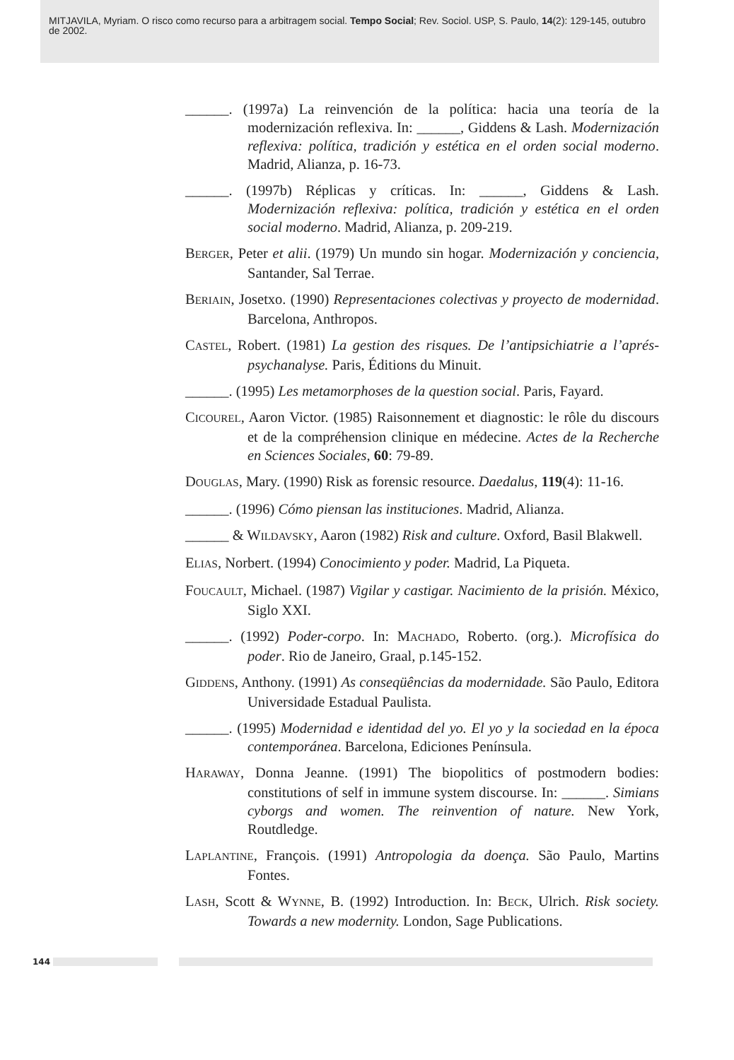MITJAVILA, Myriam. O risco como recurso para a arbitragem social. Tempo Social; Rev. Sociol. USP, S. Paulo, 14(2): 129-145, outubro de 2002.
______. (1997a) La reinvención de la política: hacia una teoría de la modernización reflexiva. In: ______, Giddens & Lash. Modernización reflexiva: política, tradición y estética en el orden social moderno. Madrid, Alianza, p. 16-73.
______. (1997b) Réplicas y críticas. In: ______, Giddens & Lash. Modernización reflexiva: política, tradición y estética en el orden social moderno. Madrid, Alianza, p. 209-219.
BERGER, Peter et alii. (1979) Un mundo sin hogar. Modernización y conciencia, Santander, Sal Terrae.
BERIAIN, Josetxo. (1990) Representaciones colectivas y proyecto de modernidad. Barcelona, Anthropos.
CASTEL, Robert. (1981) La gestion des risques. De l’antipsichiatrie a l’aprés-psychanalyse. Paris, Éditions du Minuit.
______. (1995) Les metamorphoses de la question social. Paris, Fayard.
CICOUREL, Aaron Victor. (1985) Raisonnement et diagnostic: le rôle du discours et de la compréhension clinique en médecine. Actes de la Recherche en Sciences Sociales, 60: 79-89.
DOUGLAS, Mary. (1990) Risk as forensic resource. Daedalus, 119(4): 11-16.
______. (1996) Cómo piensan las instituciones. Madrid, Alianza.
______ & WILDAVSKY, Aaron (1982) Risk and culture. Oxford, Basil Blakwell.
ELIAS, Norbert. (1994) Conocimiento y poder. Madrid, La Piqueta.
FOUCAULT, Michael. (1987) Vigilar y castigar. Nacimiento de la prisión. México, Siglo XXI.
______. (1992) Poder-corpo. In: MACHADO, Roberto. (org.). Microfísica do poder. Rio de Janeiro, Graal, p.145-152.
GIDDENS, Anthony. (1991) As conseqüências da modernidade. São Paulo, Editora Universidade Estadual Paulista.
______. (1995) Modernidad e identidad del yo. El yo y la sociedad en la época contemporánea. Barcelona, Ediciones Península.
HARAWAY, Donna Jeanne. (1991) The biopolitics of postmodern bodies: constitutions of self in immune system discourse. In: ______. Simians cyborgs and women. The reinvention of nature. New York, Routdledge.
LAPLANTINE, François. (1991) Antropologia da doença. São Paulo, Martins Fontes.
LASH, Scott & WYNNE, B. (1992) Introduction. In: BECK, Ulrich. Risk society. Towards a new modernity. London, Sage Publications.
144